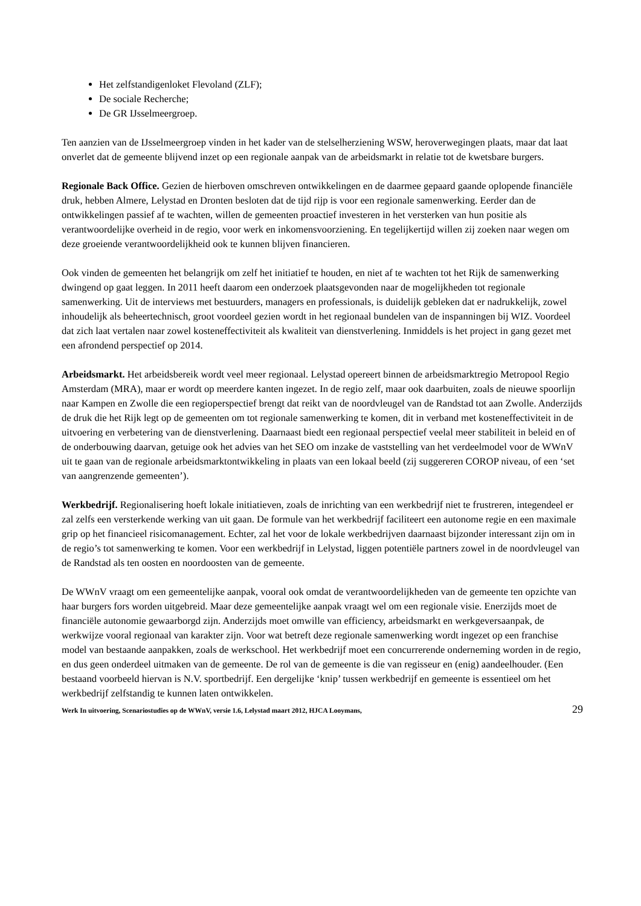Het zelfstandigenloket Flevoland (ZLF);
De sociale Recherche;
De GR IJsselmeergroep.
Ten aanzien van de IJsselmeergroep vinden in het kader van de stelselherziening WSW, heroverwegingen plaats, maar dat laat onverlet dat de gemeente blijvend inzet op een regionale aanpak van de arbeidsmarkt in relatie tot de kwetsbare burgers.
Regionale Back Office. Gezien de hierboven omschreven ontwikkelingen en de daarmee gepaard gaande oplopende financiële druk, hebben Almere, Lelystad en Dronten besloten dat de tijd rijp is voor een regionale samenwerking. Eerder dan de ontwikkelingen passief af te wachten, willen de gemeenten proactief investeren in het versterken van hun positie als verantwoordelijke overheid in de regio, voor werk en inkomensvoorziening. En tegelijkertijd willen zij zoeken naar wegen om deze groeiende verantwoordelijkheid ook te kunnen blijven financieren.
Ook vinden de gemeenten het belangrijk om zelf het initiatief te houden, en niet af te wachten tot het Rijk de samenwerking dwingend op gaat leggen. In 2011 heeft daarom een onderzoek plaatsgevonden naar de mogelijkheden tot regionale samenwerking. Uit de interviews met bestuurders, managers en professionals, is duidelijk gebleken dat er nadrukkelijk, zowel inhoudelijk als beheertechnisch, groot voordeel gezien wordt in het regionaal bundelen van de inspanningen bij WIZ. Voordeel dat zich laat vertalen naar zowel kosteneffectiviteit als kwaliteit van dienstverlening. Inmiddels is het project in gang gezet met een afrondend perspectief op 2014.
Arbeidsmarkt. Het arbeidsbereik wordt veel meer regionaal. Lelystad opereert binnen de arbeidsmarktregio Metropool Regio Amsterdam (MRA), maar er wordt op meerdere kanten ingezet. In de regio zelf, maar ook daarbuiten, zoals de nieuwe spoorlijn naar Kampen en Zwolle die een regioperspectief brengt dat reikt van de noordvleugel van de Randstad tot aan Zwolle. Anderzijds de druk die het Rijk legt op de gemeenten om tot regionale samenwerking te komen, dit in verband met kosteneffectiviteit in de uitvoering en verbetering van de dienstverlening. Daarnaast biedt een regionaal perspectief veelal meer stabiliteit in beleid en of de onderbouwing daarvan, getuige ook het advies van het SEO om inzake de vaststelling van het verdeelmodel voor de WWnV uit te gaan van de regionale arbeidsmarktontwikkeling in plaats van een lokaal beeld (zij suggereren COROP niveau, of een ‘set van aangrenzende gemeenten’).
Werkbedrijf. Regionalisering hoeft lokale initiatieven, zoals de inrichting van een werkbedrijf niet te frustreren, integendeel er zal zelfs een versterkende werking van uit gaan. De formule van het werkbedrijf faciliteert een autonome regie en een maximale grip op het financieel risicomanagement. Echter, zal het voor de lokale werkbedrijven daarnaast bijzonder interessant zijn om in de regio’s tot samenwerking te komen. Voor een werkbedrijf in Lelystad, liggen potentiële partners zowel in de noordvleugel van de Randstad als ten oosten en noordoosten van de gemeente.
De WWnV vraagt om een gemeentelijke aanpak, vooral ook omdat de verantwoordelijkheden van de gemeente ten opzichte van haar burgers fors worden uitgebreid. Maar deze gemeentelijke aanpak vraagt wel om een regionale visie. Enerzijds moet de financiële autonomie gewaarborgd zijn. Anderzijds moet omwille van efficiency, arbeidsmarkt en werkgeversaanpak, de werkwijze vooral regionaal van karakter zijn. Voor wat betreft deze regionale samenwerking wordt ingezet op een franchise model van bestaande aanpakken, zoals de werkschool. Het werkbedrijf moet een concurrerende onderneming worden in de regio, en dus geen onderdeel uitmaken van de gemeente. De rol van de gemeente is die van regisseur en (enig) aandeelhouder. (Een bestaand voorbeeld hiervan is N.V. sportbedrijf. Een dergelijke ‘knip’ tussen werkbedrijf en gemeente is essentieel om het werkbedrijf zelfstandig te kunnen laten ontwikkelen.
Werk In uitvoering, Scenariostudies op de WWnV, versie 1.6, Lelystad maart 2012, HJCA Looymans, 29